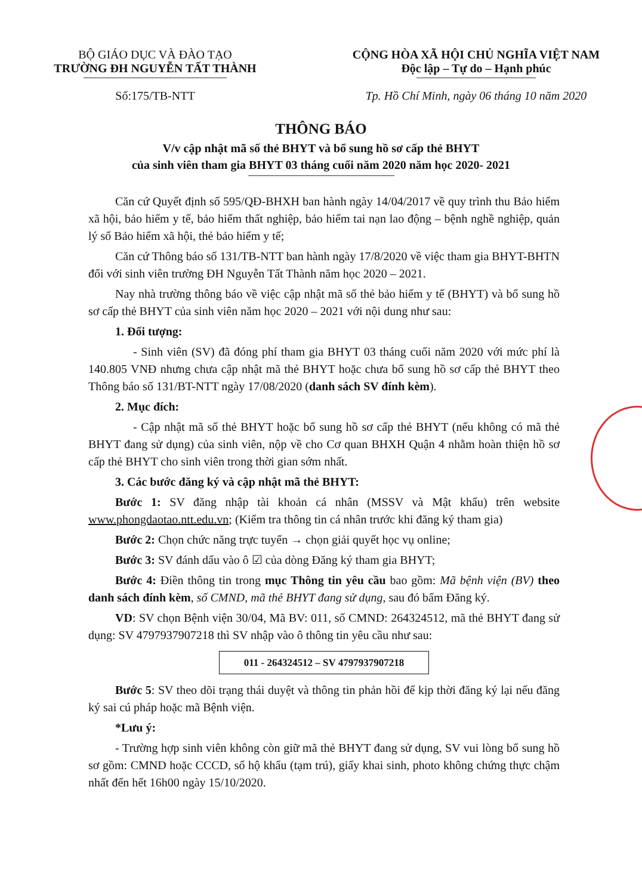BỘ GIÁO DỤC VÀ ĐÀO TẠO
TRƯỜNG ĐH NGUYỄN TẤT THÀNH
CỘNG HÒA XÃ HỘI CHỦ NGHĨA VIỆT NAM
Độc lập – Tự do – Hạnh phúc
Số:175/TB-NTT Tp. Hồ Chí Minh, ngày 06 tháng 10 năm 2020
THÔNG BÁO
V/v cập nhật mã số thẻ BHYT và bổ sung hồ sơ cấp thẻ BHYT
của sinh viên tham gia BHYT 03 tháng cuối năm 2020 năm học 2020- 2021
Căn cứ Quyết định số 595/QĐ-BHXH ban hành ngày 14/04/2017 về quy trình thu Bảo hiểm xã hội, bảo hiểm y tế, bảo hiểm thất nghiệp, bảo hiểm tai nạn lao động – bệnh nghề nghiệp, quản lý sổ Bảo hiểm xã hội, thẻ bảo hiểm y tế;
Căn cứ Thông báo số 131/TB-NTT ban hành ngày 17/8/2020 về việc tham gia BHYT-BHTN đối với sinh viên trường ĐH Nguyễn Tất Thành năm học 2020 – 2021.
Nay nhà trường thông báo về việc cập nhật mã số thẻ bảo hiểm y tế (BHYT) và bổ sung hồ sơ cấp thẻ BHYT của sinh viên năm học 2020 – 2021 với nội dung như sau:
1. Đối tượng:
- Sinh viên (SV) đã đóng phí tham gia BHYT 03 tháng cuối năm 2020 với mức phí là 140.805 VNĐ nhưng chưa cập nhật mã thẻ BHYT hoặc chưa bổ sung hồ sơ cấp thẻ BHYT theo Thông báo số 131/BT-NTT ngày 17/08/2020 (danh sách SV đính kèm).
2. Mục đích:
- Cập nhật mã số thẻ BHYT hoặc bổ sung hồ sơ cấp thẻ BHYT (nếu không có mã thẻ BHYT đang sử dụng) của sinh viên, nộp về cho Cơ quan BHXH Quận 4 nhằm hoàn thiện hồ sơ cấp thẻ BHYT cho sinh viên trong thời gian sớm nhất.
3. Các bước đăng ký và cập nhật mã thẻ BHYT:
Bước 1: SV đăng nhập tài khoản cá nhân (MSSV và Mật khẩu) trên website www.phongdaotao.ntt.edu.vn; (Kiểm tra thông tin cá nhân trước khi đăng ký tham gia)
Bước 2: Chọn chức năng trực tuyến → chọn giải quyết học vụ online;
Bước 3: SV đánh dấu vào ô ☑ của dòng Đăng ký tham gia BHYT;
Bước 4: Điền thông tin trong mục Thông tin yêu cầu bao gồm: Mã bệnh viện (BV) theo danh sách đính kèm, số CMND, mã thẻ BHYT đang sử dụng, sau đó bấm Đăng ký.
VD: SV chọn Bệnh viện 30/04, Mã BV: 011, số CMND: 264324512, mã thẻ BHYT đang sử dụng: SV 4797937907218 thì SV nhập vào ô thông tin yêu cầu như sau:
011 - 264324512 – SV 4797937907218
Bước 5: SV theo dõi trạng thái duyệt và thông tin phản hồi để kịp thời đăng ký lại nếu đăng ký sai cú pháp hoặc mã Bệnh viện.
*Lưu ý:
- Trường hợp sinh viên không còn giữ mã thẻ BHYT đang sử dụng, SV vui lòng bổ sung hồ sơ gồm: CMND hoặc CCCD, sổ hộ khẩu (tạm trú), giấy khai sinh, photo không chứng thực chậm nhất đến hết 16h00 ngày 15/10/2020.